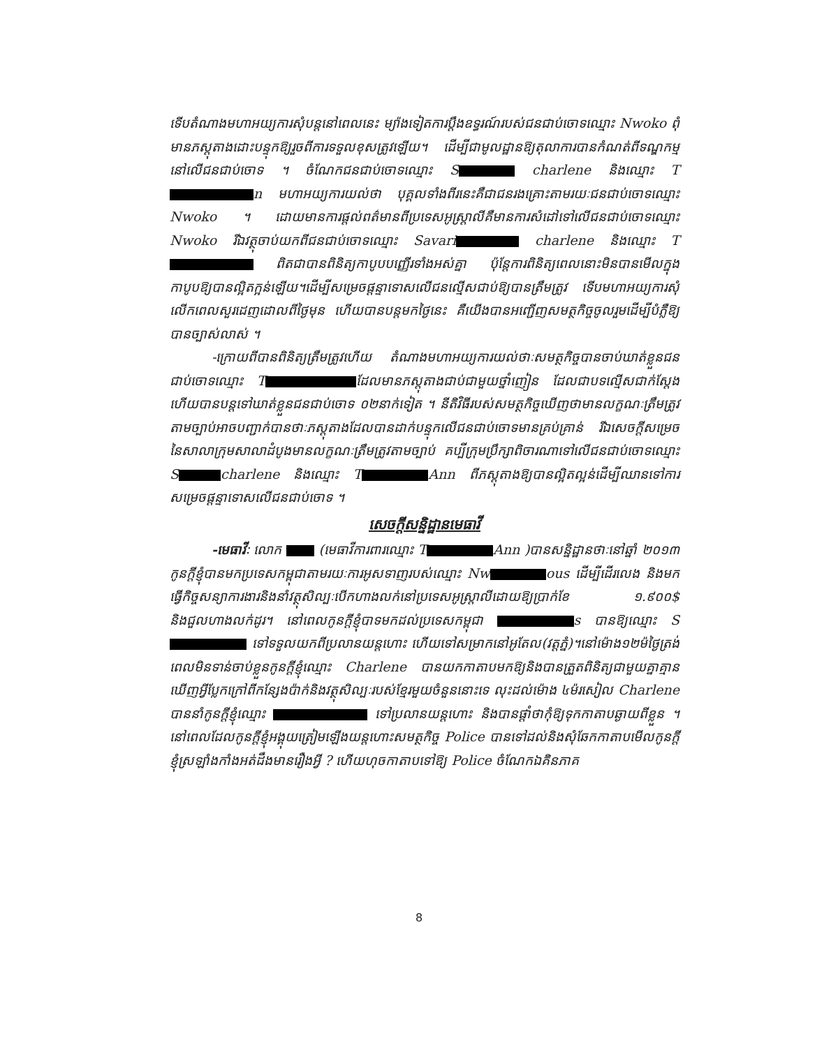ទើបតំណាងមហាអយ្យការសុំបន្តនៅពេលនេះ ម្យ៉ាងទៀតការប្តឹងឧទ្ធរណ៍របស់ជនជាប់ចោទឈ្មោះ Nwoko ពុំមានភស្តុតាងដោះបន្ទុកឱ្យរួចពីការទទួលខុសត្រូវឡើយ។ ដើម្បីជាមូលដ្ឋានឱ្យតុលាការបានកំណត់ពីទណ្ឌកម្មនៅលើជនជាប់ចោទ ។ ចំណែកជនជាប់ចោទឈ្មោះ S charlene និងឈ្មោះ T n មហាអយ្យការយល់ថា បុគ្គលទាំងពីរនេះគឺជាជនរងគ្រោះតាមរយៈជនជាប់ចោទឈ្មោះ Nwoko ។ ដោយមានការផ្តល់ពត៌មានពីប្រទេសអូស្ត្រាលីគឺមានការសំដៅទៅលើជនជាប់ចោទឈ្មោះ Nwoko រីឯវត្ថុចាប់យកពីជនជាប់ចោទឈ្មោះ Savari charlene និងឈ្មោះ T ពិតជាបានពិនិត្យកាបូបបញ្ញើរទាំងអស់គ្នា ប៉ុន្តែការពិនិត្យពេលនោះមិនបានមើលក្នុងកាបូបឱ្យបានល្អិតក្អន់ឡើយ។ដើម្បីសម្រេចផ្តន្ទាទោសលើជនល្មើសជាប់ឱ្យបានត្រឹមត្រូវ ទើបមហាអយ្យការសុំលើកពេលសួរដេញដោលពីថ្ងៃមុន ហើយបានបន្តមកថ្ងៃនេះ គឺយើងបានអញ្ជើញសមត្ថកិច្ចចូលរួមដើម្បីបំភ្លឺឱ្យបានច្បាស់លាស់ ។
-ក្រោយពីបានពិនិត្យត្រឹមត្រូវហើយ តំណាងមហាអយ្យការយល់ថាៈសមត្ថកិច្ចបានចាប់ឃាត់ខ្លួនជនជាប់ចោទឈ្មោះ T ដែលមានភស្តុតាងជាប់ជាមួយថ្នាំញៀន ដែលជាបទល្មើសជាក់ស្តែង ហើយបានបន្តទៅឃាត់ខ្លួនជនជាប់ចោទ ០២នាក់ទៀត ។ នីតិវិធីរបស់សមត្ថកិច្ចឃើញថាមានលក្ខណៈត្រឹមត្រូវតាមច្បាប់អាចបញ្ជាក់បានថាៈភស្តុតាងដែលបានដាក់បន្ទុកលើជនជាប់ចោទមានគ្រប់គ្រាន់ រីឯសេចក្តីសម្រេចនៃសាលាក្រុមសាលាដំបូងមានលក្ខណៈត្រឹមត្រូវតាមច្បាប់ គប្បីក្រុមប្រឹក្សាពិចារណាទៅលើជនជាប់ចោទឈ្មោះ S charlene និងឈ្មោះ T Ann ពីភស្តុតាងឱ្យបានល្អិតល្អន់ដើម្បីឈានទៅការសម្រេចផ្តន្ទាទោសលើជនជាប់ចោទ ។
សេចក្តីសន្និដ្ឋានមេធាវី
-មេធាវីៈ លោក (មេធាវីការពារឈ្មោះ T Ann )បានសន្និដ្ឋានថាៈនៅឆ្នាំ ២០១៣ កូនក្តីខ្ញុំបានមកប្រទេសកម្ពុជាតាមរយៈការអូសទាញរបស់ឈ្មោះ Nw ous ដើម្បីដើរលេង និងមកធ្វើកិច្ចសន្យាការងារនិងនាំវត្ថុសិល្បៈបើកហាងលក់នៅប្រទេសអូស្ត្រាលីដោយឱ្យប្រាក់ខែ ១.៩០០$ និងជួលហាងលក់ដូរ។ នៅពេលកូនក្តីខ្ញុំបាទមកដល់ប្រទេសកម្ពុជា s បានឱ្យឈ្មោះ S ទៅទទួលយកពីប្រលានយន្តហោះ ហើយទៅសម្រាកនៅអូតែល(វត្តភ្នំ)។នៅម៉ោង១២ម៉ថ្ងៃត្រង់ ពេលមិនទាន់ចាប់ខ្លួនកូនក្តីខ្ញុំឈ្មោះ Charlene បានយកកាតាបមកឱ្យនិងបានត្រួតពិនិត្យជាមួយគ្នាគ្មានឃើញអ្វីប្លែកក្រៅពីកន្សែងប៉ាក់និងវត្ថុសិល្បៈរបស់ខ្មែរមួយចំនួននោះទេ លុះដល់ម៉ោង ៤ម៉រសៀល Charlene បាននាំកូនក្តីខ្ញុំឈ្មោះ ទៅប្រលានយន្តហោះ និងបានផ្តាំថាកុំឱ្យទុកកាតាបឆ្ងាយពីខ្លួន ។ នៅពេលដែលកូនក្តីខ្ញុំអង្គុយត្រៀមឡើងយន្តហោះសមត្ថកិច្ច Police បានទៅដល់និងសុំឆែកកាតាបមើលកូនក្តីខ្ញុំស្រឡាំងកាំងអត់ដឹងមានរឿងអ្វី ? ហើយហុចកាតាបទៅឱ្យ Police ចំណែកឯគិនភាគ
8